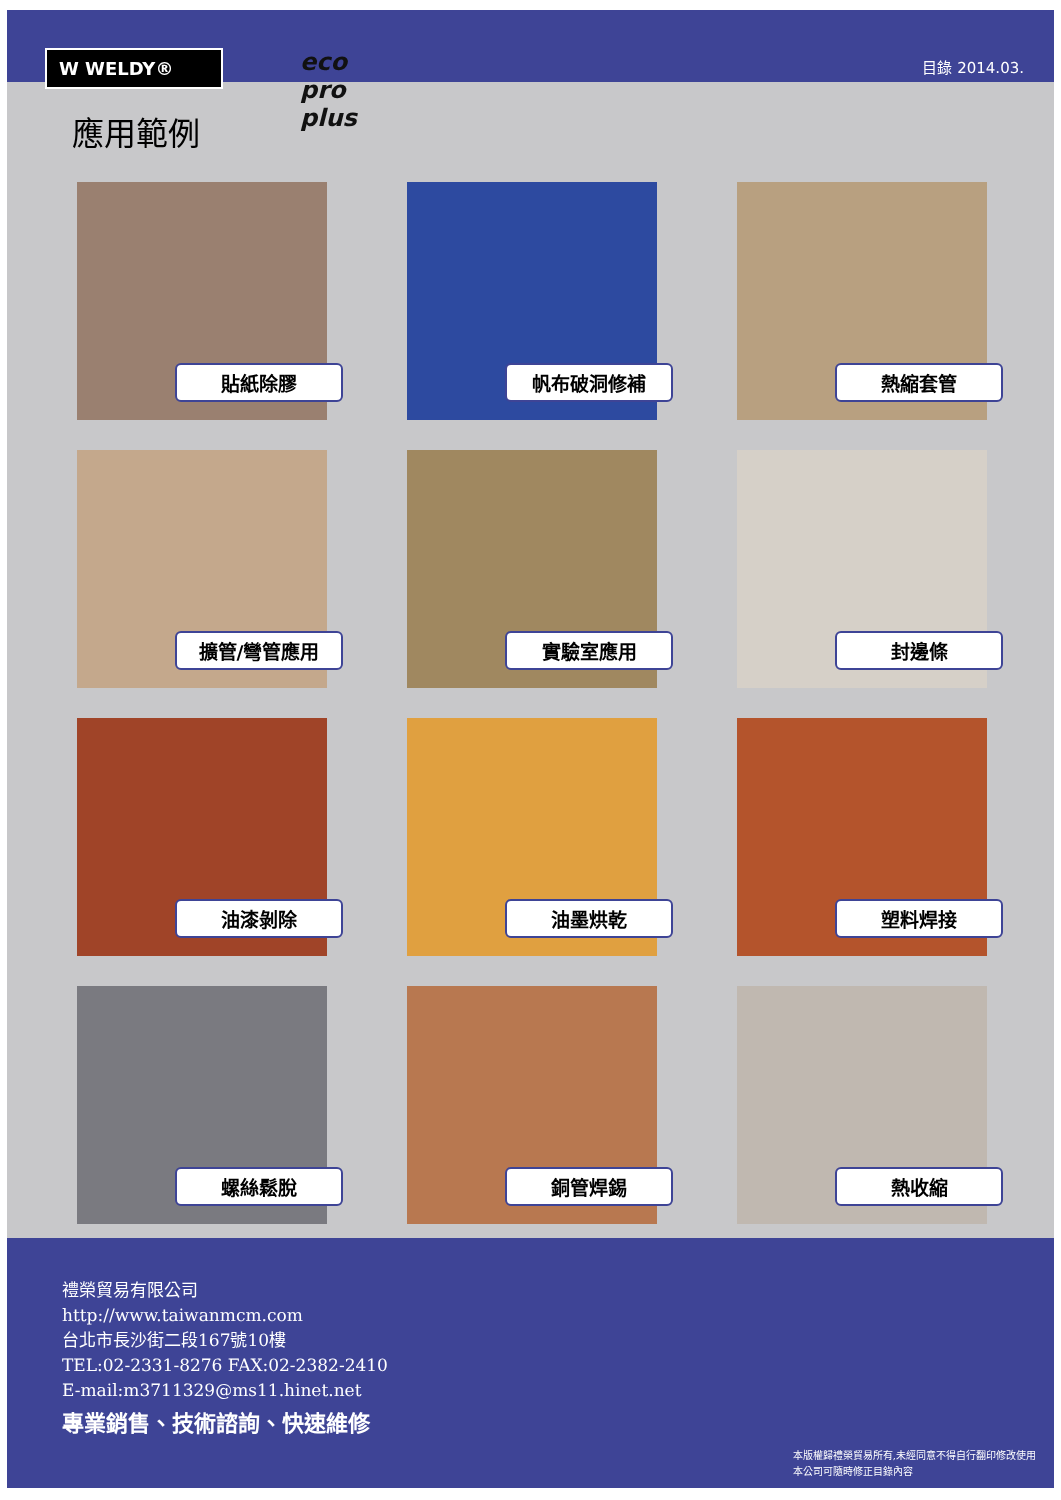W WELDY®
目錄 2014.03.
應用範例
eco
pro
plus
貼紙除膠
帆布破洞修補
熱縮套管
擴管/彎管應用
實驗室應用
封邊條
油漆剝除
油墨烘乾
塑料焊接
螺絲鬆脫
銅管焊錫
熱收縮
禮榮貿易有限公司
http://www.taiwanmcm.com
台北市長沙街二段167號10樓
TEL:02-2331-8276 FAX:02-2382-2410
E-mail:m3711329@ms11.hinet.net
專業銷售、技術諮詢、快速維修
本版權歸禮榮貿易所有,未經同意不得自行翻印修改使用
本公司可隨時修正目錄內容